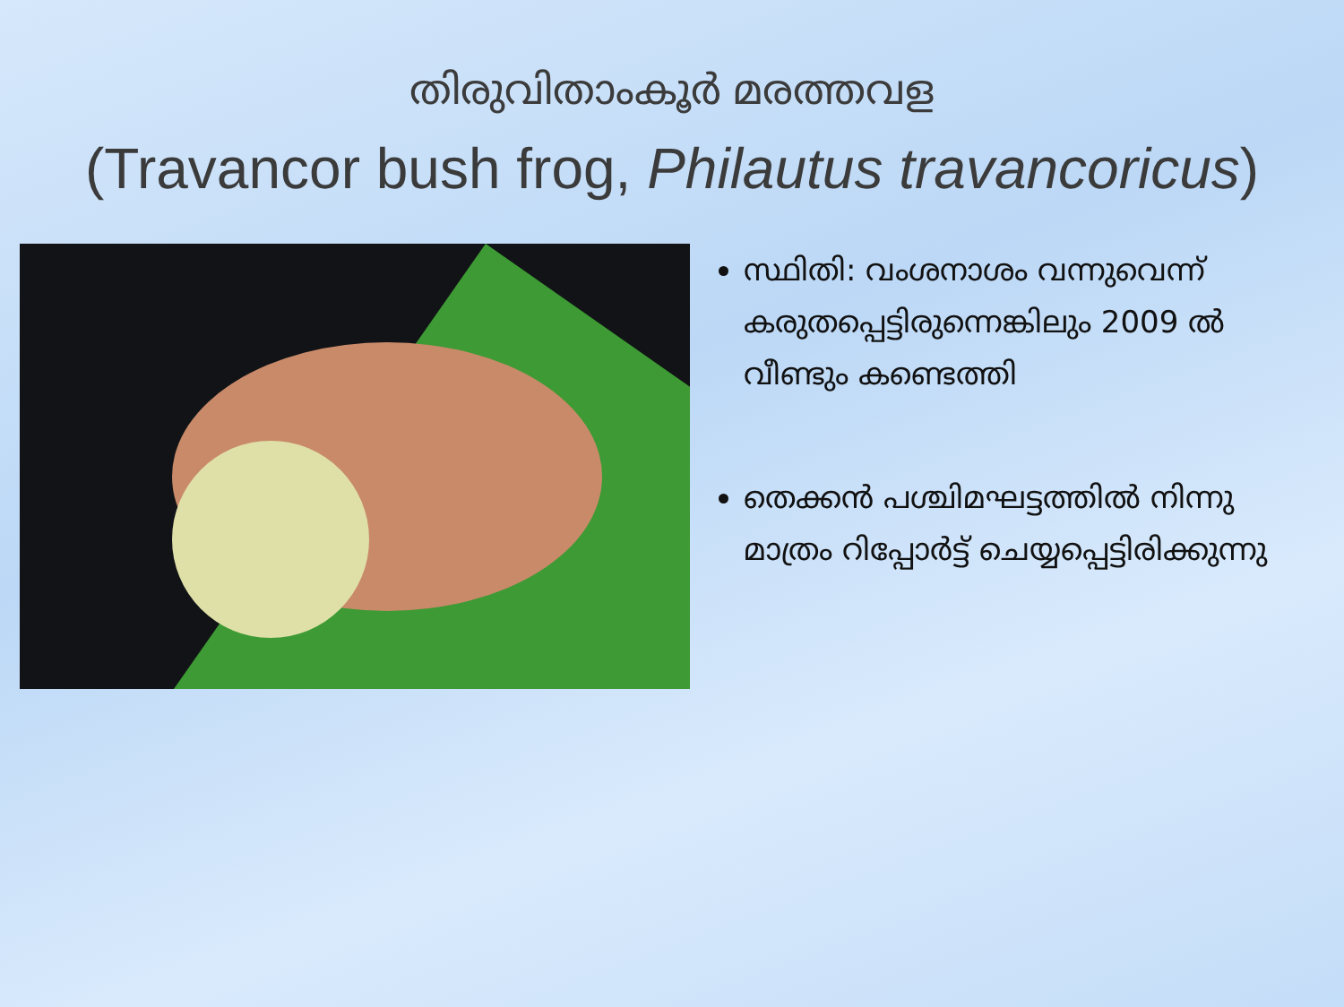തിരുവിതാംകൂർ മരത്തവള
(Travancor bush frog, Philautus travancoricus)
സ്ഥിതി: വംശനാശം വന്നുവെന്ന് കരുതപ്പെട്ടിരുന്നെങ്കിലും 2009 ൽ വീണ്ടും കണ്ടെത്തി
തെക്കൻ പശ്ചിമഘട്ടത്തിൽ നിന്നു മാത്രം റിപ്പോർട്ട് ചെയ്യപ്പെട്ടിരിക്കുന്നു